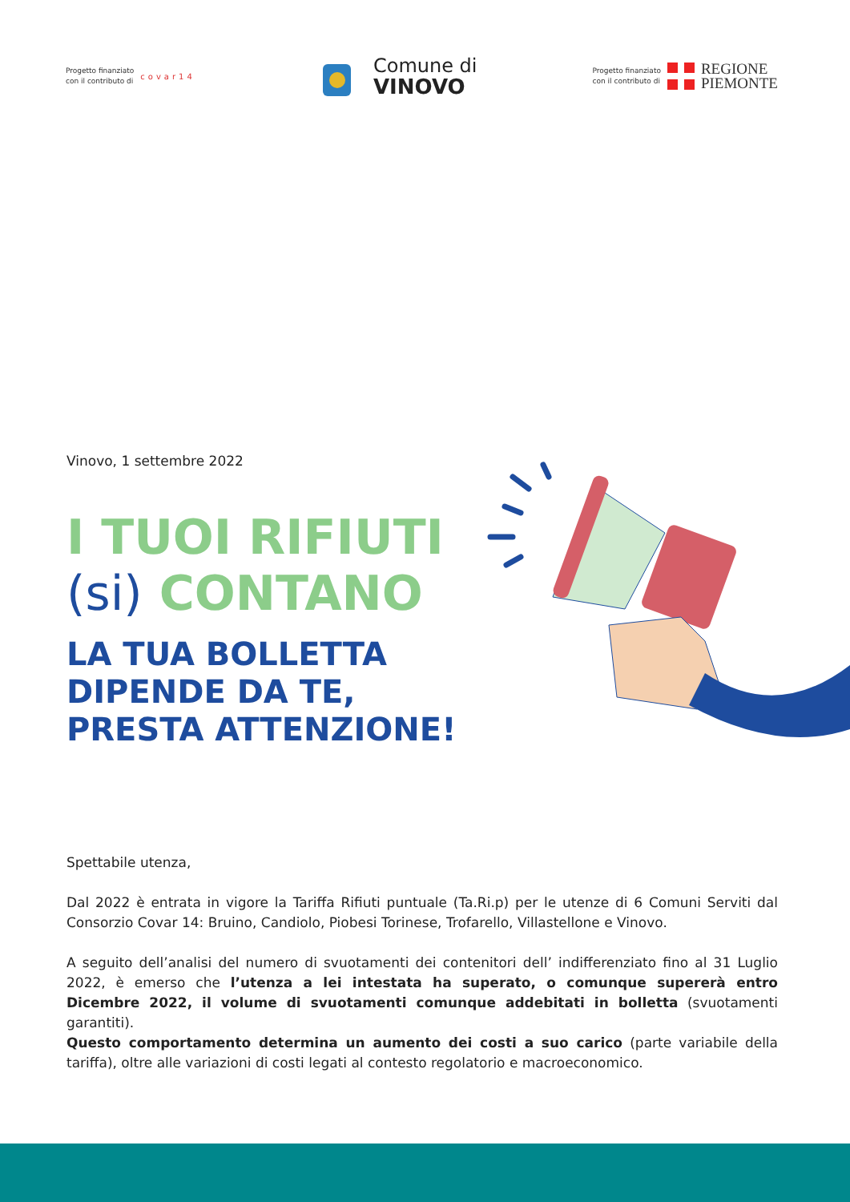Progetto finanziato
con il contributo di
covar14
Comune di
VINOVO
Progetto finanziato
con il contributo di
REGIONE
PIEMONTE
Vinovo, 1 settembre 2022
I TUOI RIFIUTI
(si) CONTANO
LA TUA BOLLETTA
DIPENDE DA TE,
PRESTA ATTENZIONE!
Spettabile utenza,
Dal 2022 è entrata in vigore la Tariffa Rifiuti puntuale (Ta.Ri.p) per le utenze di 6 Comuni Serviti dal Consorzio Covar 14: Bruino, Candiolo, Piobesi Torinese, Trofarello, Villastellone e Vinovo.
A seguito dell’analisi del numero di svuotamenti dei contenitori dell’ indifferenziato fino al 31 Luglio 2022, è emerso che l’utenza a lei intestata ha superato, o comunque supererà entro Dicembre 2022, il volume di svuotamenti comunque addebitati in bolletta (svuotamenti garantiti).
Questo comportamento determina un aumento dei costi a suo carico (parte variabile della tariffa), oltre alle variazioni di costi legati al contesto regolatorio e macroeconomico.